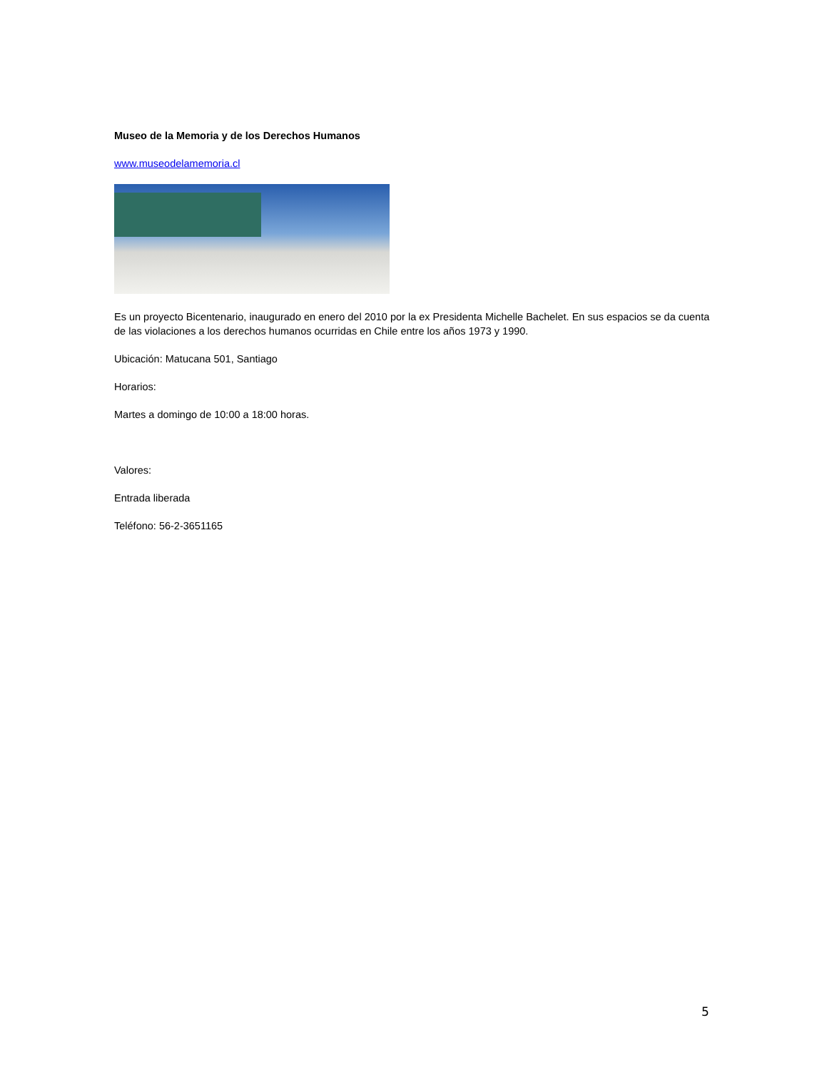Museo de la Memoria y de los Derechos Humanos
www.museodelamemoria.cl
Es un proyecto Bicentenario, inaugurado en enero del 2010 por la ex Presidenta Michelle Bachelet. En sus espacios se da cuenta de las violaciones a los derechos humanos ocurridas en Chile entre los años 1973 y 1990.
Ubicación: Matucana 501, Santiago
Horarios:
Martes a domingo de 10:00 a 18:00 horas.
Valores:
Entrada liberada
Teléfono: 56-2-3651165
5